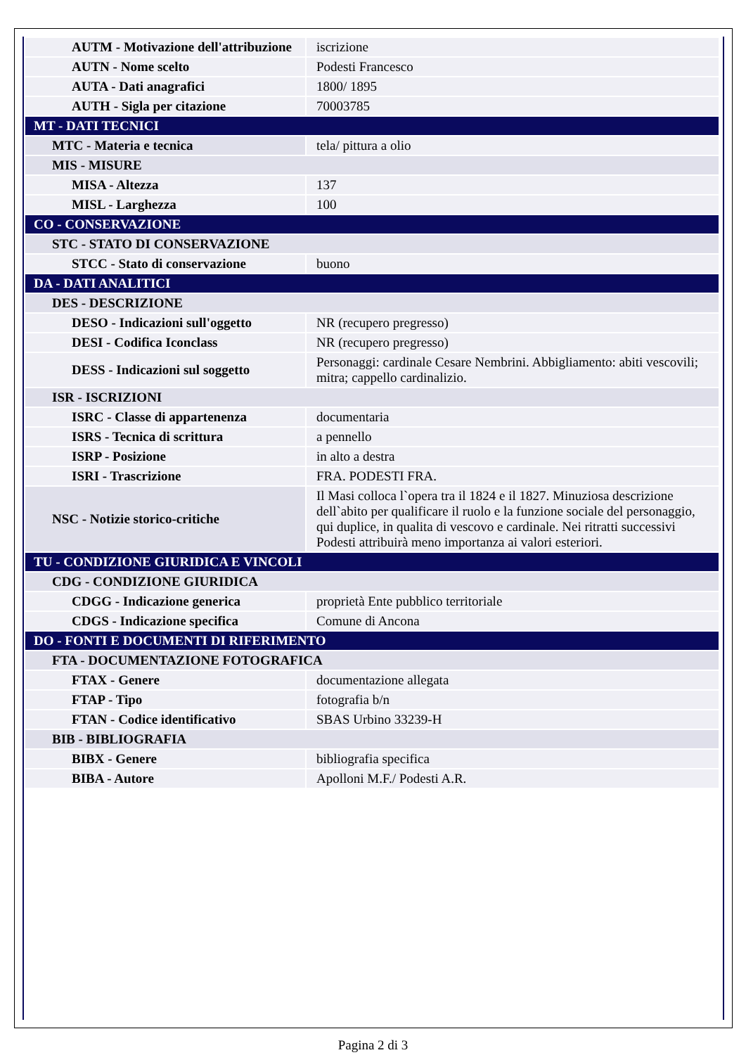| AUTM - Motivazione dell'attribuzione | iscrizione |
| AUTN - Nome scelto | Podesti Francesco |
| AUTA - Dati anagrafici | 1800/ 1895 |
| AUTH - Sigla per citazione | 70003785 |
| MT - DATI TECNICI | |
| MTC - Materia e tecnica | tela/ pittura a olio |
| MIS - MISURE | |
| MISA - Altezza | 137 |
| MISL - Larghezza | 100 |
| CO - CONSERVAZIONE | |
| STC - STATO DI CONSERVAZIONE | |
| STCC - Stato di conservazione | buono |
| DA - DATI ANALITICI | |
| DES - DESCRIZIONE | |
| DESO - Indicazioni sull'oggetto | NR (recupero pregresso) |
| DESI - Codifica Iconclass | NR (recupero pregresso) |
| DESS - Indicazioni sul soggetto | Personaggi: cardinale Cesare Nembrini. Abbigliamento: abiti vescovili; mitra; cappello cardinalizio. |
| ISR - ISCRIZIONI | |
| ISRC - Classe di appartenenza | documentaria |
| ISRS - Tecnica di scrittura | a pennello |
| ISRP - Posizione | in alto a destra |
| ISRI - Trascrizione | FRA. PODESTI FRA. |
| NSC - Notizie storico-critiche | Il Masi colloca l`opera tra il 1824 e il 1827. Minuziosa descrizione dell`abito per qualificare il ruolo e la funzione sociale del personaggio, qui duplice, in qualita di vescovo e cardinale. Nei ritratti successivi Podesti attribuirà meno importanza ai valori esteriori. |
| TU - CONDIZIONE GIURIDICA E VINCOLI | |
| CDG - CONDIZIONE GIURIDICA | |
| CDGG - Indicazione generica | proprietà Ente pubblico territoriale |
| CDGS - Indicazione specifica | Comune di Ancona |
| DO - FONTI E DOCUMENTI DI RIFERIMENTO | |
| FTA - DOCUMENTAZIONE FOTOGRAFICA | |
| FTAX - Genere | documentazione allegata |
| FTAP - Tipo | fotografia b/n |
| FTAN - Codice identificativo | SBAS Urbino 33239-H |
| BIB - BIBLIOGRAFIA | |
| BIBX - Genere | bibliografia specifica |
| BIBA - Autore | Apolloni M.F./ Podesti A.R. |
Pagina 2 di 3